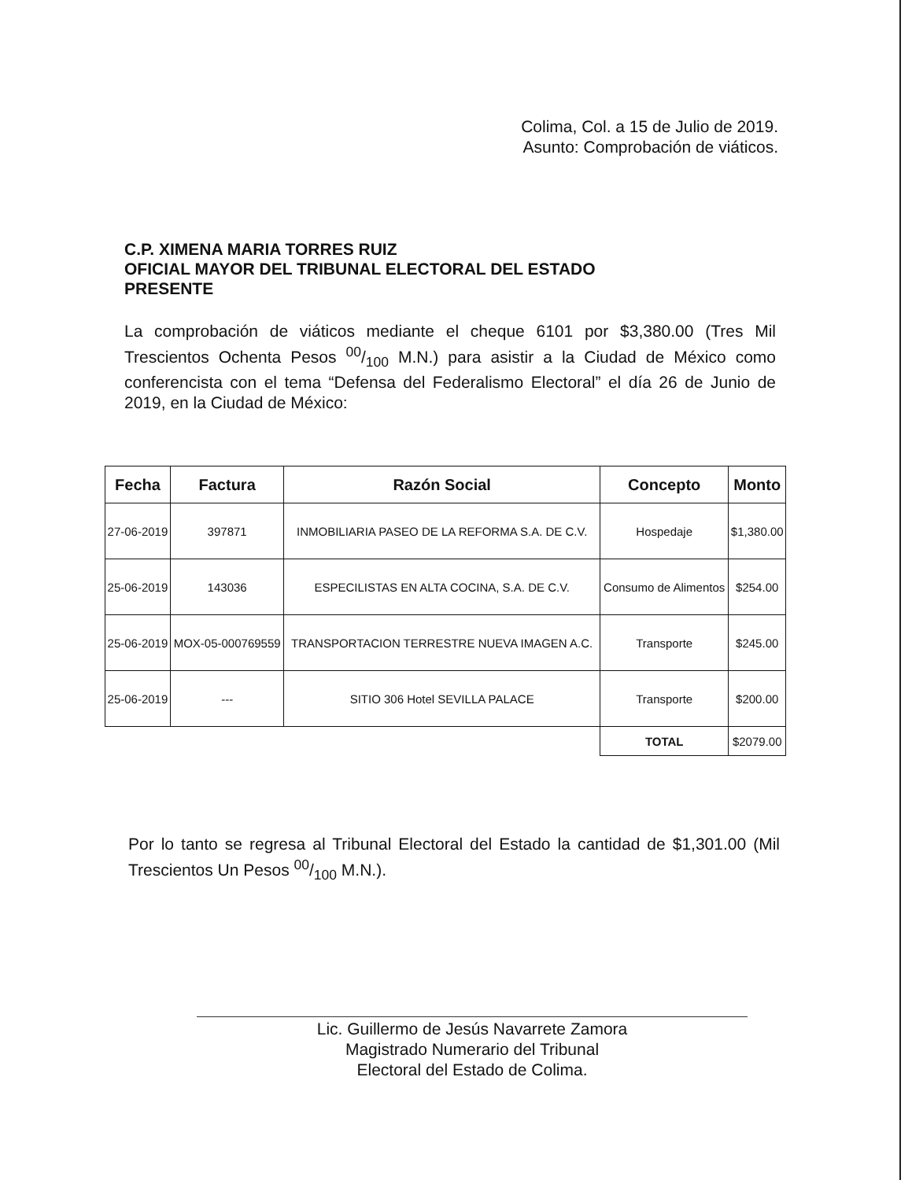Colima, Col. a 15 de Julio de 2019.
Asunto: Comprobación de viáticos.
C.P. XIMENA MARIA TORRES RUIZ
OFICIAL MAYOR DEL TRIBUNAL ELECTORAL DEL ESTADO
PRESENTE
La comprobación de viáticos mediante el cheque 6101 por $3,380.00 (Tres Mil Trescientos Ochenta Pesos 00/100 M.N.) para asistir a la Ciudad de México como conferencista con el tema “Defensa del Federalismo Electoral” el día 26 de Junio de 2019, en la Ciudad de México:
| Fecha | Factura | Razón Social | Concepto | Monto |
| --- | --- | --- | --- | --- |
| 27-06-2019 | 397871 | INMOBILIARIA PASEO DE LA REFORMA S.A. DE C.V. | Hospedaje | $1,380.00 |
| 25-06-2019 | 143036 | ESPECILISTAS EN ALTA COCINA, S.A. DE C.V. | Consumo de Alimentos | $254.00 |
| 25-06-2019 | MOX-05-000769559 | TRANSPORTACION TERRESTRE NUEVA IMAGEN A.C. | Transporte | $245.00 |
| 25-06-2019 | --- | SITIO 306 Hotel SEVILLA PALACE | Transporte | $200.00 |
| | | | TOTAL | $2079.00 |
Por lo tanto se regresa al Tribunal Electoral del Estado la cantidad de $1,301.00 (Mil Trescientos Un Pesos 00/100 M.N.).
Lic. Guillermo de Jesús Navarrete Zamora
Magistrado Numerario del Tribunal
Electoral del Estado de Colima.